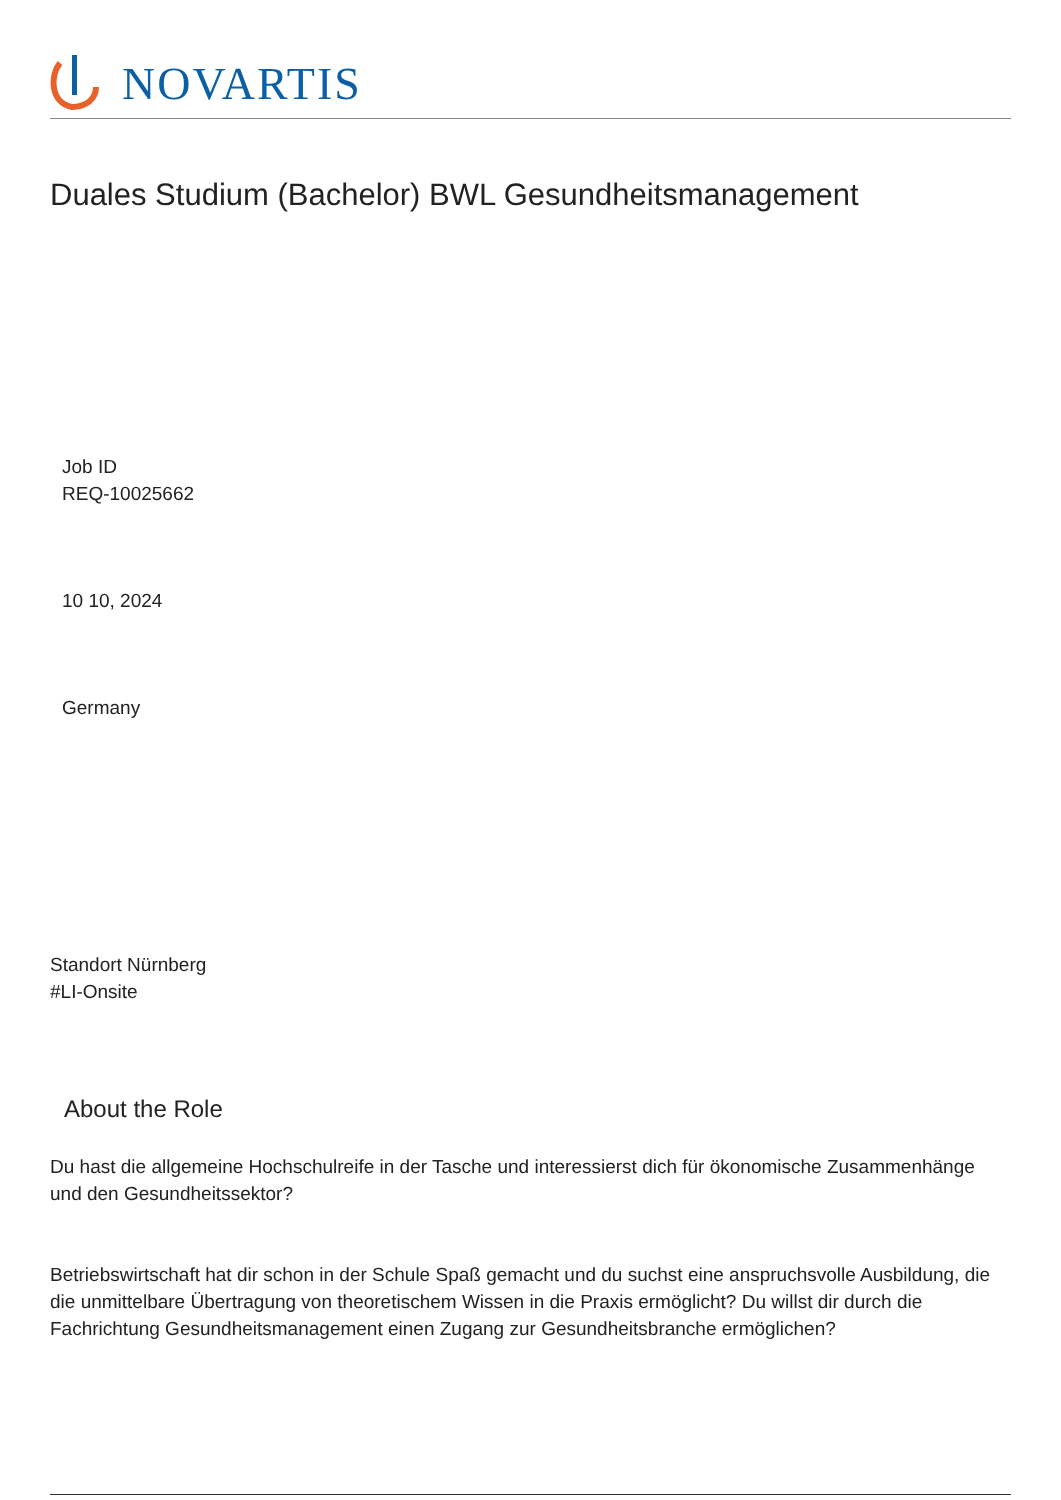NOVARTIS
Duales Studium (Bachelor) BWL Gesundheitsmanagement
Job ID
REQ-10025662
10 10, 2024
Germany
Standort Nürnberg
#LI-Onsite
About the Role
Du hast die allgemeine Hochschulreife in der Tasche und interessierst dich für ökonomische Zusammenhänge und den Gesundheitssektor?
Betriebswirtschaft hat dir schon in der Schule Spaß gemacht und du suchst eine anspruchsvolle Ausbildung, die die unmittelbare Übertragung von theoretischem Wissen in die Praxis ermöglicht? Du willst dir durch die Fachrichtung Gesundheitsmanagement einen Zugang zur Gesundheitsbranche ermöglichen?